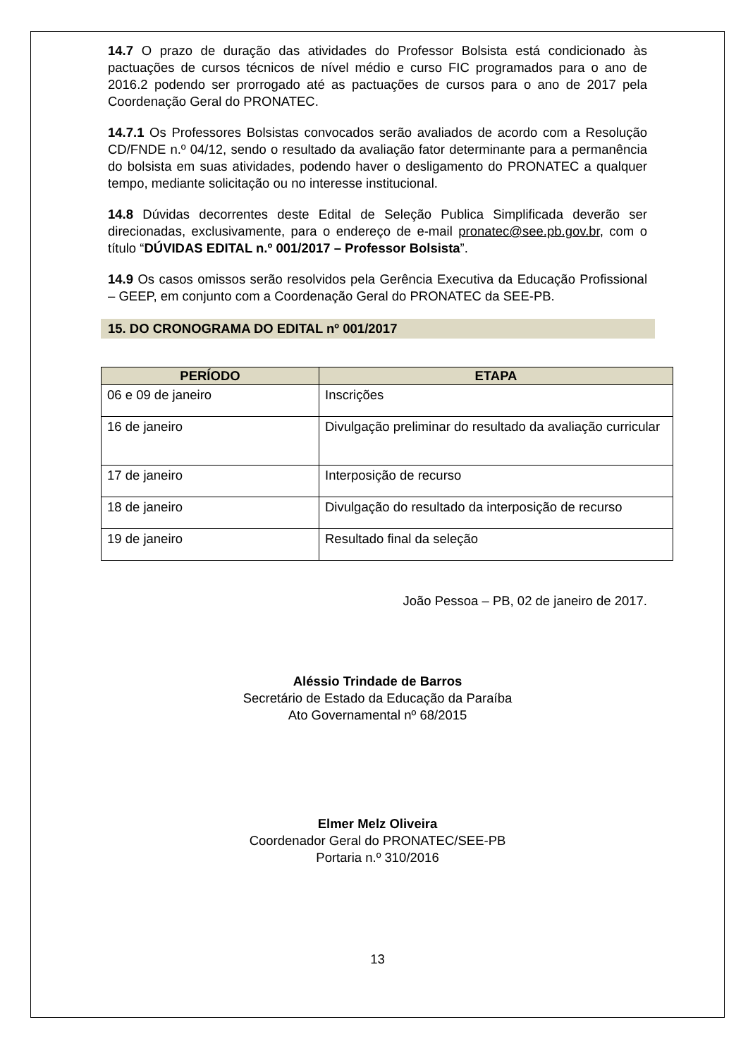14.7 O prazo de duração das atividades do Professor Bolsista está condicionado às pactuações de cursos técnicos de nível médio e curso FIC programados para o ano de 2016.2 podendo ser prorrogado até as pactuações de cursos para o ano de 2017 pela Coordenação Geral do PRONATEC.
14.7.1 Os Professores Bolsistas convocados serão avaliados de acordo com a Resolução CD/FNDE n.º 04/12, sendo o resultado da avaliação fator determinante para a permanência do bolsista em suas atividades, podendo haver o desligamento do PRONATEC a qualquer tempo, mediante solicitação ou no interesse institucional.
14.8 Dúvidas decorrentes deste Edital de Seleção Publica Simplificada deverão ser direcionadas, exclusivamente, para o endereço de e-mail pronatec@see.pb.gov.br, com o título “DÚVIDAS EDITAL n.º 001/2017 – Professor Bolsista”.
14.9 Os casos omissos serão resolvidos pela Gerência Executiva da Educação Profissional – GEEP, em conjunto com a Coordenação Geral do PRONATEC da SEE-PB.
15. DO CRONOGRAMA DO EDITAL nº 001/2017
| PERÍODO | ETAPA |
| --- | --- |
| 06 e 09 de janeiro | Inscrições |
| 16 de janeiro | Divulgação preliminar do resultado da avaliação curricular |
| 17 de janeiro | Interposição de recurso |
| 18 de janeiro | Divulgação do resultado da interposição de recurso |
| 19 de janeiro | Resultado final da seleção |
João Pessoa – PB, 02 de janeiro de 2017.
Aléssio Trindade de Barros
Secretário de Estado da Educação da Paraíba
Ato Governamental nº 68/2015
Elmer Melz Oliveira
Coordenador Geral do PRONATEC/SEE-PB
Portaria n.º 310/2016
13